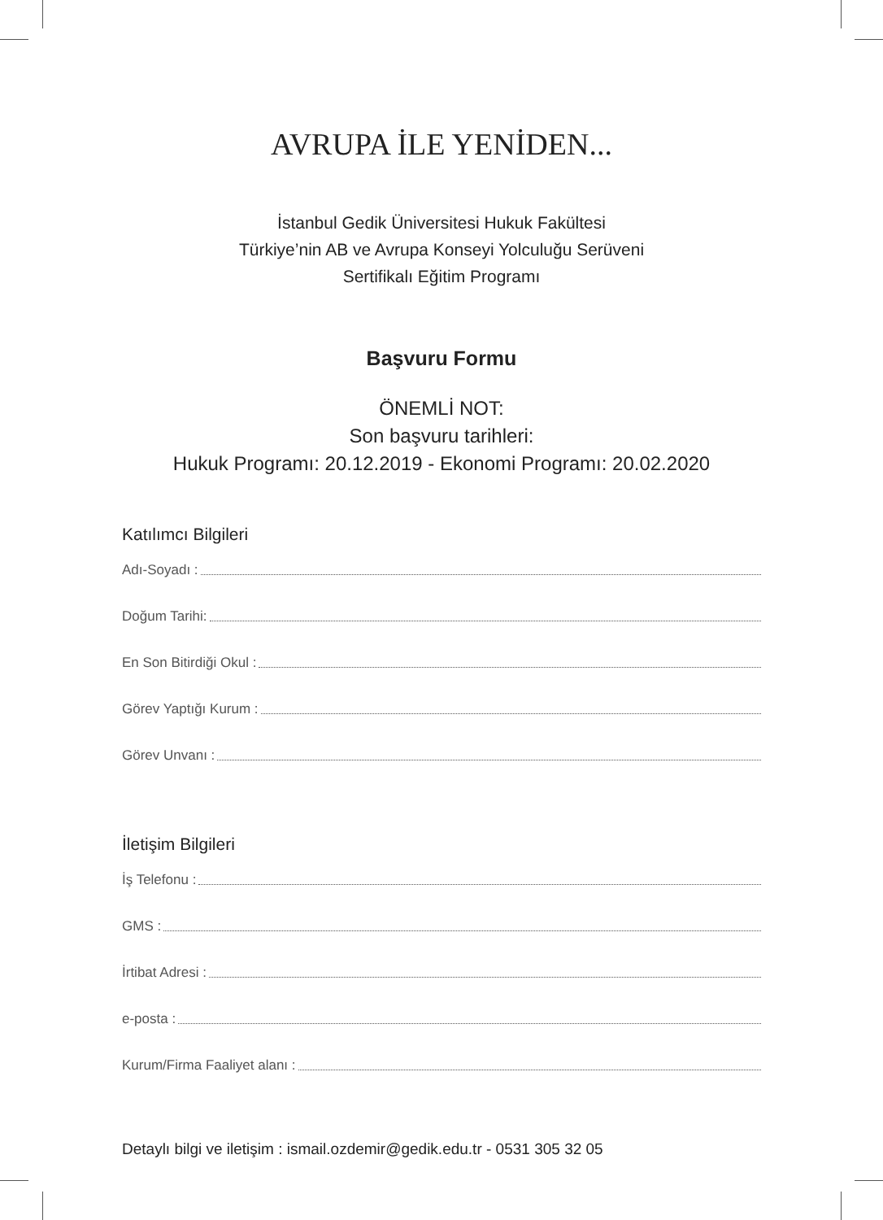AVRUPA İLE YENİDEN...
İstanbul Gedik Üniversitesi Hukuk Fakültesi
Türkiye’nin AB ve Avrupa Konseyi Yolculuğu Serüveni
Sertifikalı Eğitim Programı
Başvuru Formu
ÖNEMLİ NOT:
Son başvuru tarihleri:
Hukuk Programı: 20.12.2019 - Ekonomi Programı: 20.02.2020
Katılımcı Bilgileri
Adı-Soyadı :
Doğum Tarihi:
En Son Bitirdiği Okul :
Görev Yaptığı Kurum :
Görev Unvanı :
İletişim Bilgileri
İş Telefonu :
GMS :
İrtibat Adresi :
e-posta :
Kurum/Firma Faaliyet alanı :
Detaylı bilgi ve iletişim : ismail.ozdemir@gedik.edu.tr - 0531 305 32 05